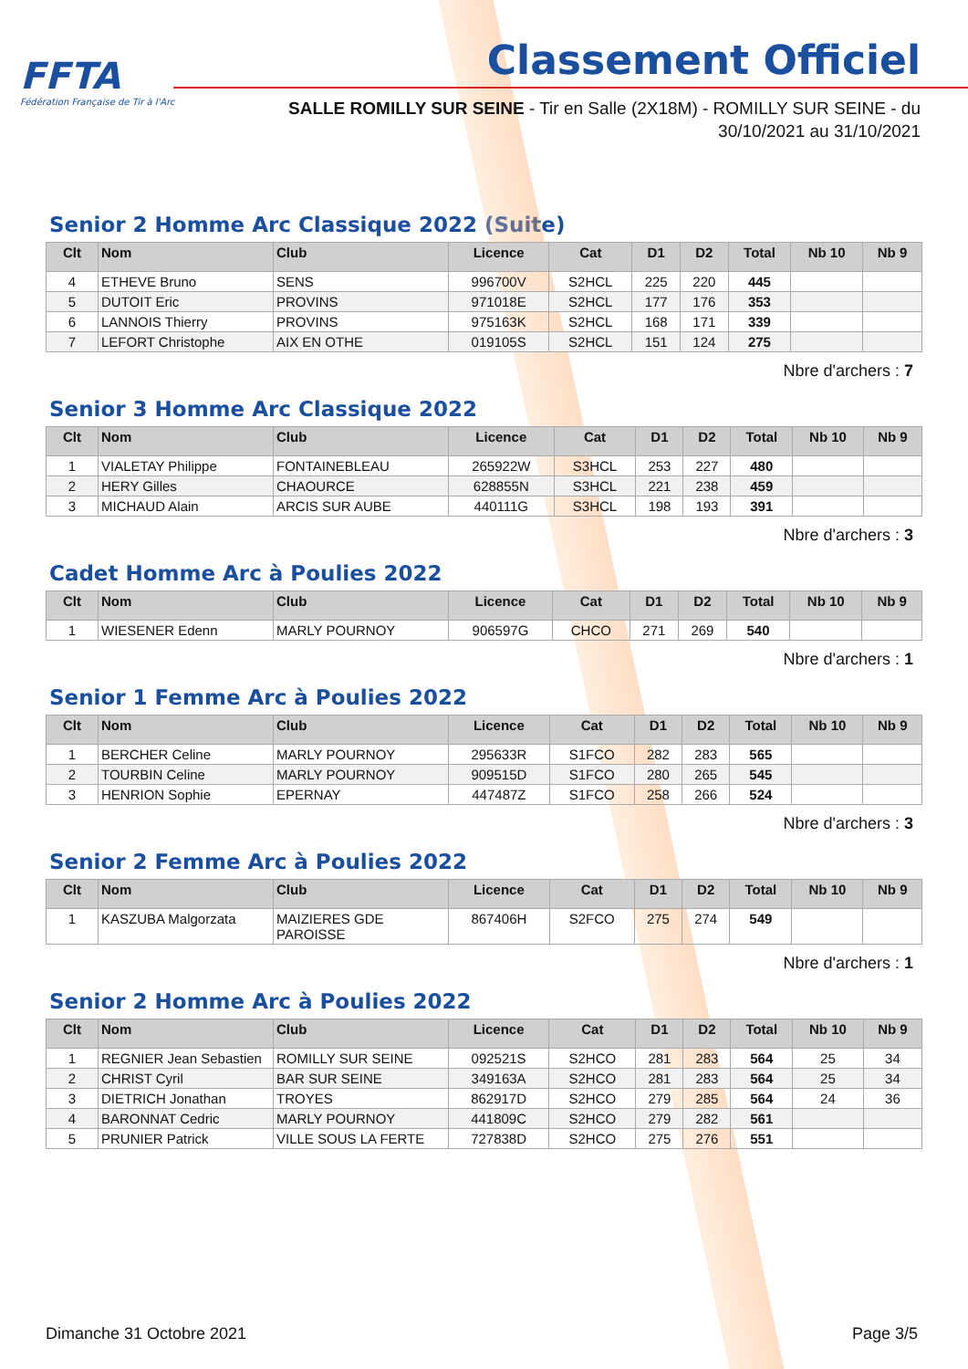FFTA
Fédération Française de Tir à l'Arc
Classement Officiel
SALLE ROMILLY SUR SEINE - Tir en Salle (2X18M) - ROMILLY SUR SEINE - du 30/10/2021 au 31/10/2021
Senior 2 Homme Arc Classique 2022 (Suite)
| Clt | Nom | Club | Licence | Cat | D1 | D2 | Total | Nb 10 | Nb 9 |
| --- | --- | --- | --- | --- | --- | --- | --- | --- | --- |
| 4 | ETHEVE Bruno | SENS | 996700V | S2HCL | 225 | 220 | 445 | | |
| 5 | DUTOIT Eric | PROVINS | 971018E | S2HCL | 177 | 176 | 353 | | |
| 6 | LANNOIS Thierry | PROVINS | 975163K | S2HCL | 168 | 171 | 339 | | |
| 7 | LEFORT Christophe | AIX EN OTHE | 019105S | S2HCL | 151 | 124 | 275 | | |
Nbre d'archers : 7
Senior 3 Homme Arc Classique 2022
| Clt | Nom | Club | Licence | Cat | D1 | D2 | Total | Nb 10 | Nb 9 |
| --- | --- | --- | --- | --- | --- | --- | --- | --- | --- |
| 1 | VIALETAY Philippe | FONTAINEBLEAU | 265922W | S3HCL | 253 | 227 | 480 | | |
| 2 | HERY Gilles | CHAOURCE | 628855N | S3HCL | 221 | 238 | 459 | | |
| 3 | MICHAUD Alain | ARCIS SUR AUBE | 440111G | S3HCL | 198 | 193 | 391 | | |
Nbre d'archers : 3
Cadet Homme Arc à Poulies 2022
| Clt | Nom | Club | Licence | Cat | D1 | D2 | Total | Nb 10 | Nb 9 |
| --- | --- | --- | --- | --- | --- | --- | --- | --- | --- |
| 1 | WIESENER Edenn | MARLY POURNOY | 906597G | CHCO | 271 | 269 | 540 | | |
Nbre d'archers : 1
Senior 1 Femme Arc à Poulies 2022
| Clt | Nom | Club | Licence | Cat | D1 | D2 | Total | Nb 10 | Nb 9 |
| --- | --- | --- | --- | --- | --- | --- | --- | --- | --- |
| 1 | BERCHER Celine | MARLY POURNOY | 295633R | S1FCO | 282 | 283 | 565 | | |
| 2 | TOURBIN Celine | MARLY POURNOY | 909515D | S1FCO | 280 | 265 | 545 | | |
| 3 | HENRION Sophie | EPERNAY | 447487Z | S1FCO | 258 | 266 | 524 | | |
Nbre d'archers : 3
Senior 2 Femme Arc à Poulies 2022
| Clt | Nom | Club | Licence | Cat | D1 | D2 | Total | Nb 10 | Nb 9 |
| --- | --- | --- | --- | --- | --- | --- | --- | --- | --- |
| 1 | KASZUBA Malgorzata | MAIZIERES GDE PAROISSE | 867406H | S2FCO | 275 | 274 | 549 | | |
Nbre d'archers : 1
Senior 2 Homme Arc à Poulies 2022
| Clt | Nom | Club | Licence | Cat | D1 | D2 | Total | Nb 10 | Nb 9 |
| --- | --- | --- | --- | --- | --- | --- | --- | --- | --- |
| 1 | REGNIER Jean Sebastien | ROMILLY SUR SEINE | 092521S | S2HCO | 281 | 283 | 564 | 25 | 34 |
| 2 | CHRIST Cyril | BAR SUR SEINE | 349163A | S2HCO | 281 | 283 | 564 | 25 | 34 |
| 3 | DIETRICH Jonathan | TROYES | 862917D | S2HCO | 279 | 285 | 564 | 24 | 36 |
| 4 | BARONNAT Cedric | MARLY POURNOY | 441809C | S2HCO | 279 | 282 | 561 | | |
| 5 | PRUNIER Patrick | VILLE SOUS LA FERTE | 727838D | S2HCO | 275 | 276 | 551 | | |
Dimanche 31 Octobre 2021 Page 3/5